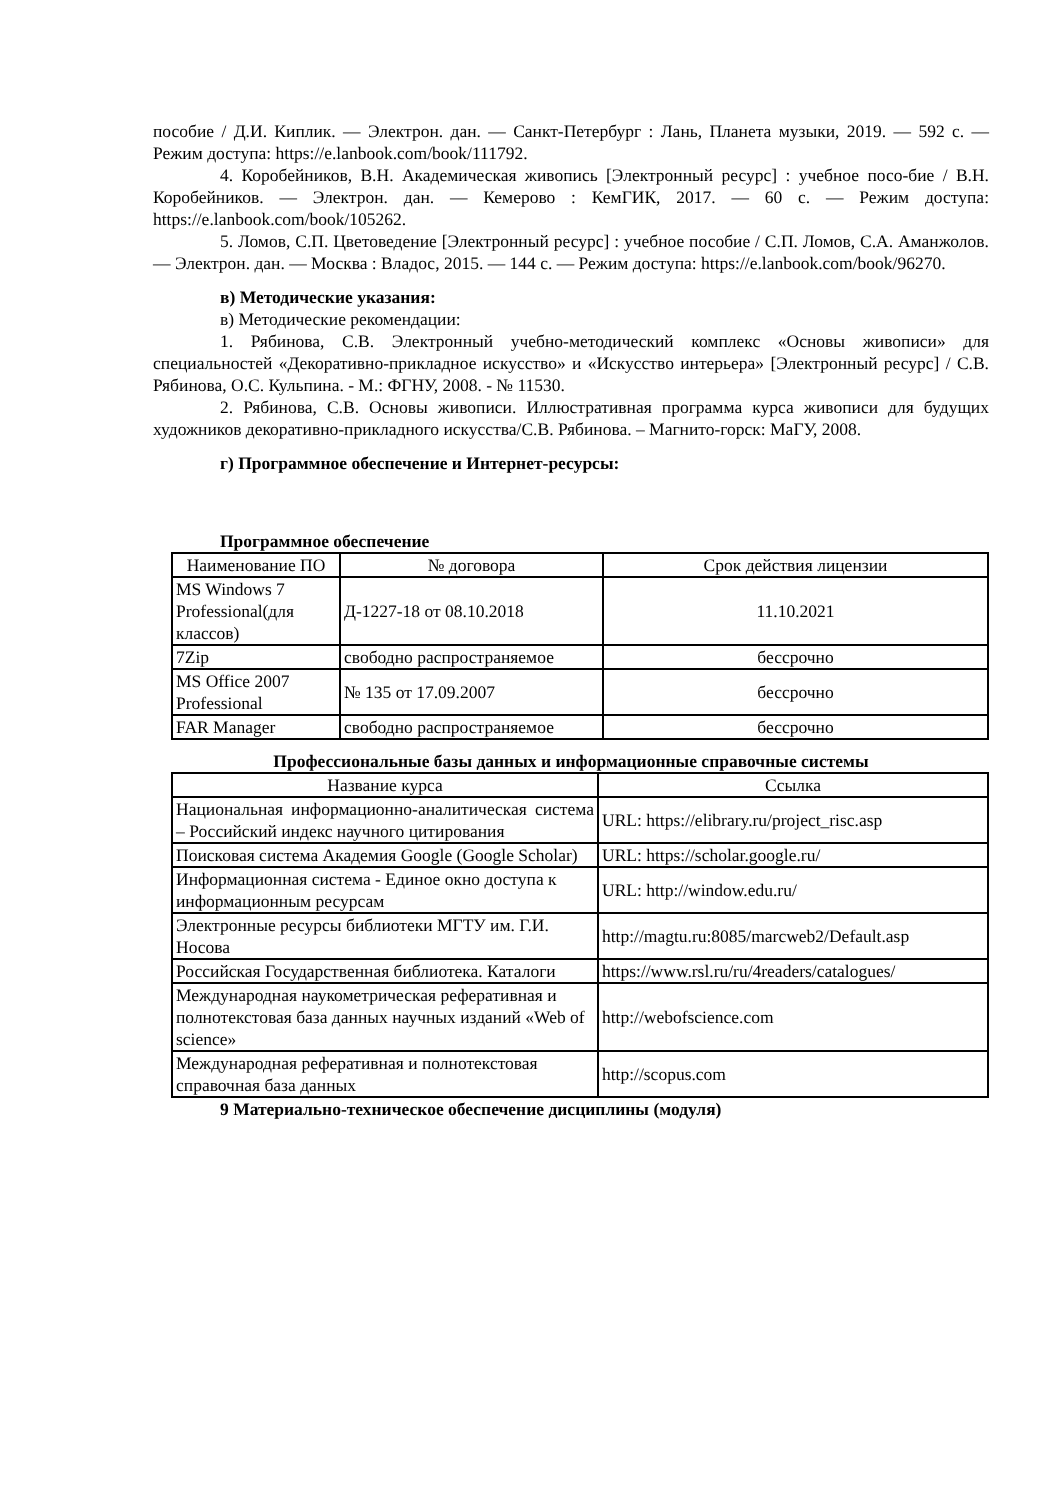пособие / Д.И. Киплик. — Электрон. дан. — Санкт-Петербург : Лань, Планета музыки, 2019. — 592 с. — Режим доступа: https://e.lanbook.com/book/111792.
4. Коробейников, В.Н. Академическая живопись [Электронный ресурс] : учебное посо-бие / В.Н. Коробейников. — Электрон. дан. — Кемерово : КемГИК, 2017. — 60 с. — Режим доступа: https://e.lanbook.com/book/105262.
5. Ломов, С.П. Цветоведение [Электронный ресурс] : учебное пособие / С.П. Ломов, С.А. Аманжолов. — Электрон. дан. — Москва : Владос, 2015. — 144 с. — Режим доступа: https://e.lanbook.com/book/96270.
в) Методические указания:
в) Методические рекомендации:
1. Рябинова, С.В. Электронный учебно-методический комплекс «Основы живописи» для специальностей «Декоративно-прикладное искусство» и «Искусство интерьера» [Электронный ресурс] / С.В. Рябинова, О.С. Кульпина. - М.: ФГНУ, 2008. - № 11530.
2. Рябинова, С.В. Основы живописи. Иллюстративная программа курса живописи для будущих художников декоративно-прикладного искусства/С.В. Рябинова. – Магнито-горск: МаГУ, 2008.
г) Программное обеспечение и Интернет-ресурсы:
Программное обеспечение
| Наименование ПО | № договора | Срок действия лицензии |
| --- | --- | --- |
| MS Windows 7 Professional(для классов) | Д-1227-18 от 08.10.2018 | 11.10.2021 |
| 7Zip | свободно распространяемое | бессрочно |
| MS Office 2007 Professional | № 135 от 17.09.2007 | бессрочно |
| FAR Manager | свободно распространяемое | бессрочно |
Профессиональные базы данных и информационные справочные системы
| Название курса | Ссылка |
| --- | --- |
| Национальная информационно-аналитическая система – Российский индекс научного цитирования | URL: https://elibrary.ru/project_risc.asp |
| Поисковая система Академия Google (Google Scholar) | URL: https://scholar.google.ru/ |
| Информационная система - Единое окно доступа к информационным ресурсам | URL: http://window.edu.ru/ |
| Электронные ресурсы библиотеки МГТУ им. Г.И. Носова | http://magtu.ru:8085/marcweb2/Default.asp |
| Российская Государственная библиотека. Каталоги | https://www.rsl.ru/ru/4readers/catalogues/ |
| Международная наукометрическая реферативная и полнотекстовая база данных научных изданий «Web of science» | http://webofscience.com |
| Международная реферативная и полнотекстовая справочная база данных | http://scopus.com |
9 Материально-техническое обеспечение дисциплины (модуля)